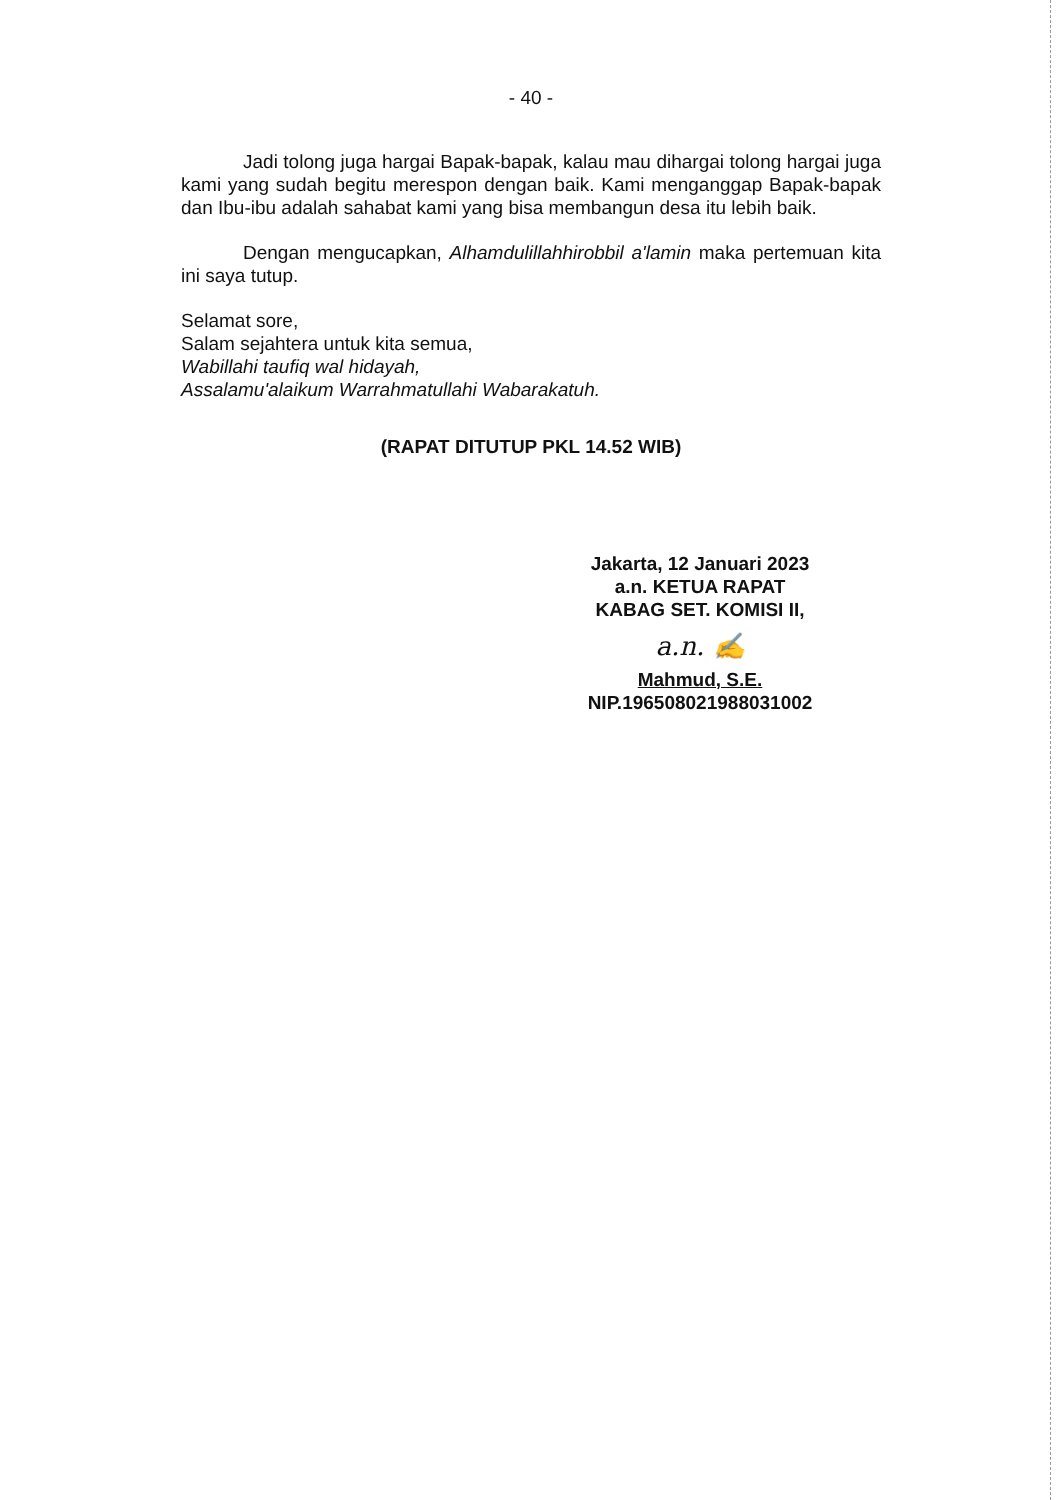- 40 -
Jadi tolong juga hargai Bapak-bapak, kalau mau dihargai tolong hargai juga kami yang sudah begitu merespon dengan baik. Kami menganggap Bapak-bapak dan Ibu-ibu adalah sahabat kami yang bisa membangun desa itu lebih baik.
Dengan mengucapkan, Alhamdulillahhirobbil a'lamin maka pertemuan kita ini saya tutup.
Selamat sore,
Salam sejahtera untuk kita semua,
Wabillahi taufiq wal hidayah,
Assalamu'alaikum Warrahmatullahi Wabarakatuh.
(RAPAT DITUTUP PKL 14.52 WIB)
Jakarta, 12 Januari 2023
a.n. KETUA RAPAT
KABAG SET. KOMISI II,
a.n. ✍
Mahmud, S.E.
NIP.196508021988031002